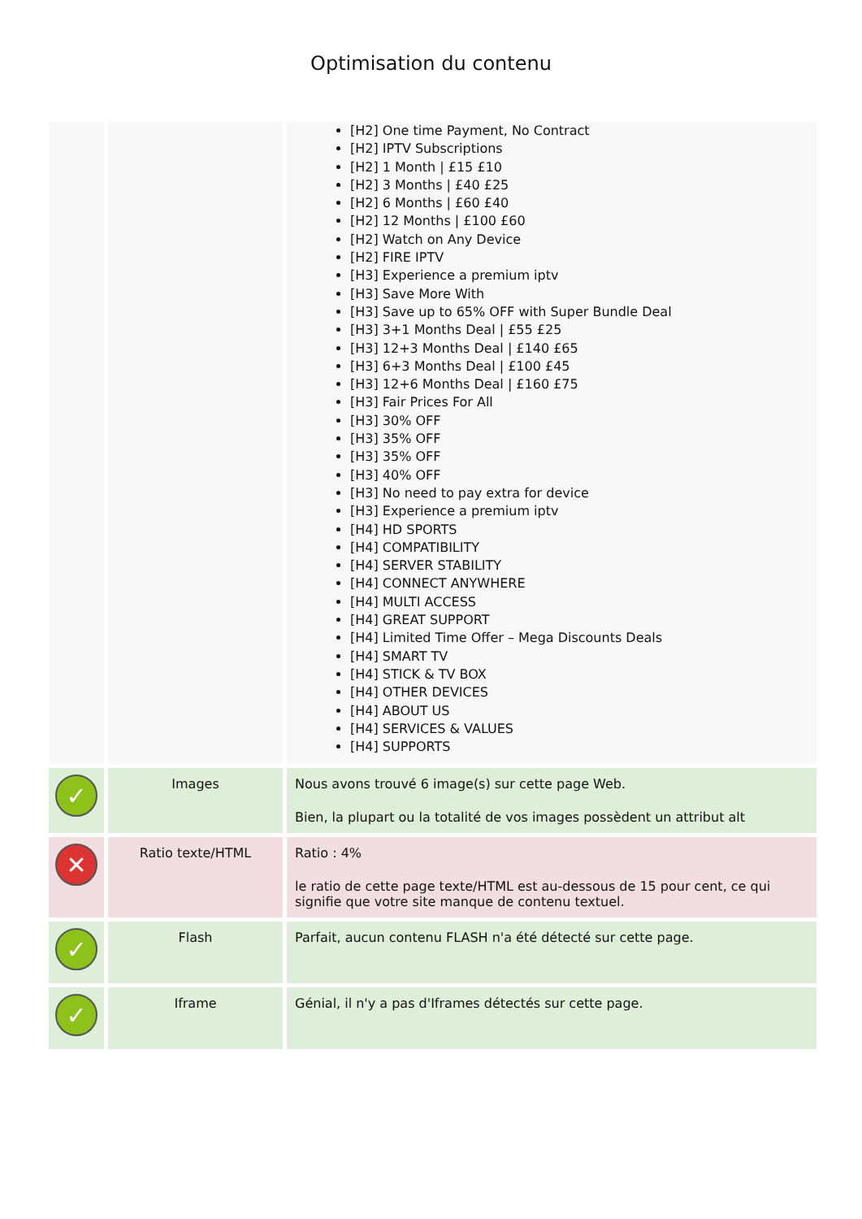Optimisation du contenu
| | | [H2] One time Payment, No Contract [H2] IPTV Subscriptions [H2] 1 Month / £15 £10 [H2] 3 Months / £40 £25 [H2] 6 Months / £60 £40 [H2] 12 Months / £100 £60 [H2] Watch on Any Device [H2] FIRE IPTV [H3] Experience a premium iptv [H3] Save More With [H3] Save up to 65% OFF with Super Bundle Deal [H3] 3+1 Months Deal / £55 £25 [H3] 12+3 Months Deal / £140 £65 [H3] 6+3 Months Deal / £100 £45 [H3] 12+6 Months Deal / £160 £75 [H3] Fair Prices For All [H3] 30% OFF [H3] 35% OFF [H3] 35% OFF [H3] 40% OFF [H3] No need to pay extra for device [H3] Experience a premium iptv [H4] HD SPORTS [H4] COMPATIBILITY [H4] SERVER STABILITY [H4] CONNECT ANYWHERE [H4] MULTI ACCESS [H4] GREAT SUPPORT [H4] Limited Time Offer – Mega Discounts Deals [H4] SMART TV [H4] STICK & TV BOX [H4] OTHER DEVICES [H4] ABOUT US [H4] SERVICES & VALUES [H4] SUPPORTS |
| ✓ | Images | Nous avons trouvé 6 image(s) sur cette page Web. Bien, la plupart ou la totalité de vos images possèdent un attribut alt |
| ✕ | Ratio texte/HTML | Ratio : 4% le ratio de cette page texte/HTML est au-dessous de 15 pour cent, ce qui signifie que votre site manque de contenu textuel. |
| ✓ | Flash | Parfait, aucun contenu FLASH n'a été détecté sur cette page. |
| ✓ | Iframe | Génial, il n'y a pas d'Iframes détectés sur cette page. |